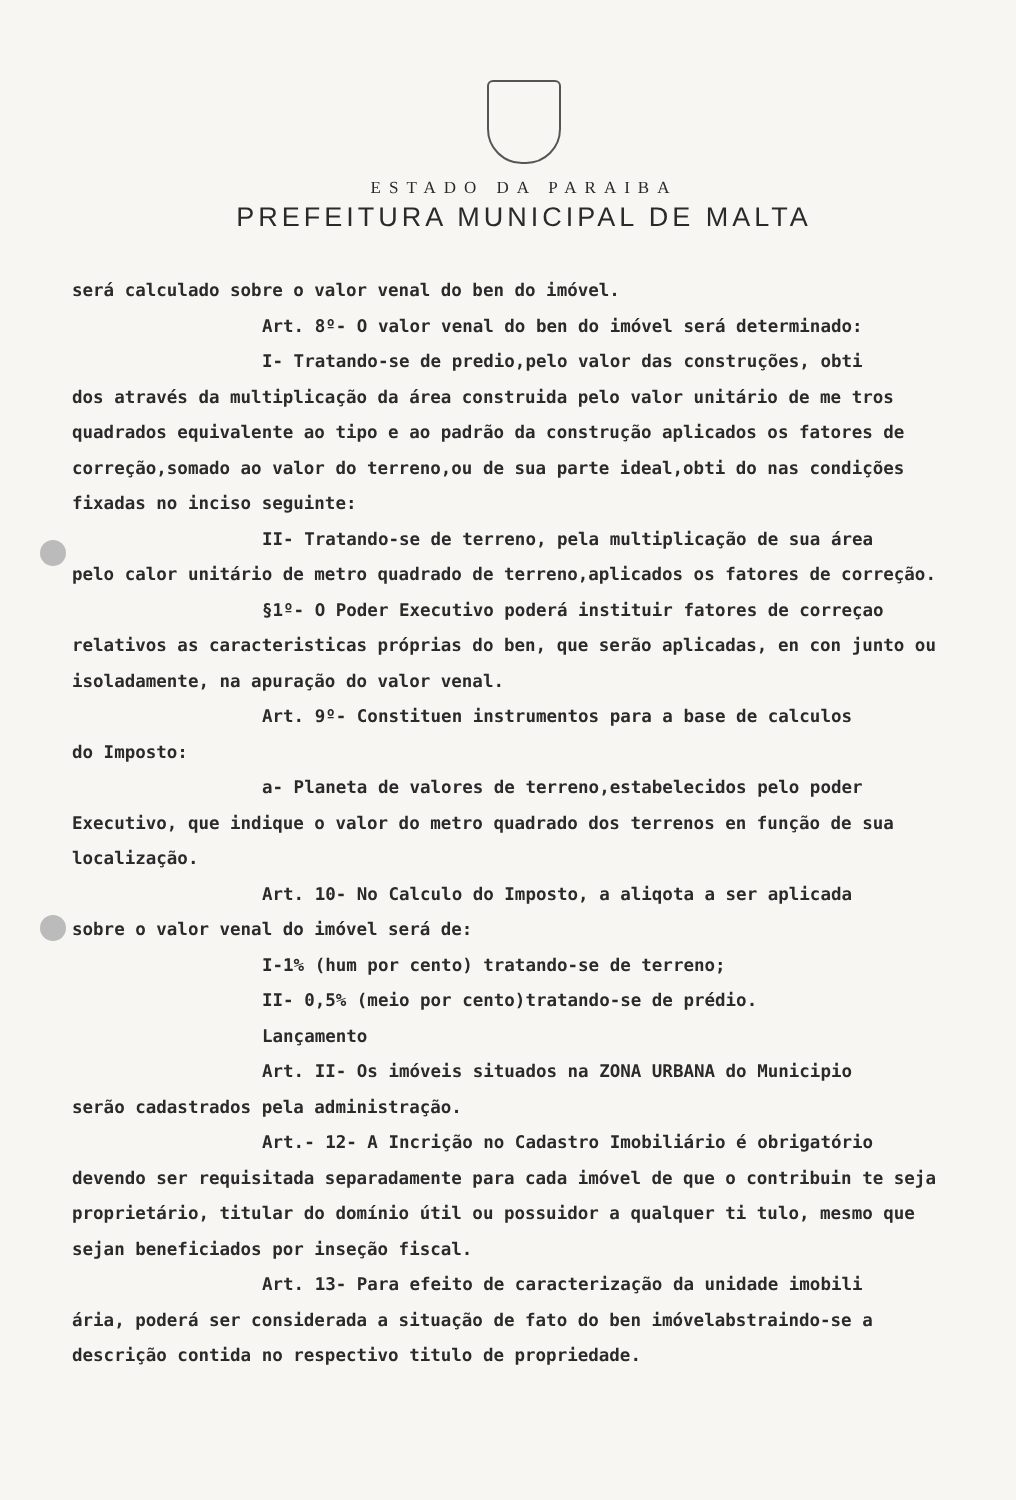ESTADO DA PARAIBA
PREFEITURA MUNICIPAL DE MALTA
será calculado sobre o valor venal do ben do imóvel.
Art. 8º- O valor venal do ben do imóvel será determinado:
I- Tratando-se de predio,pelo valor das construções, obti
dos através da multiplicação da área construida pelo valor unitário de me tros quadrados equivalente ao tipo e ao padrão da construção aplicados os fatores de correção,somado ao valor do terreno,ou de sua parte ideal,obti do nas condições fixadas no inciso seguinte:
II- Tratando-se de terreno, pela multiplicação de sua área
pelo calor unitário de metro quadrado de terreno,aplicados os fatores de correção.
§1º- O Poder Executivo poderá instituir fatores de correçao
relativos as caracteristicas próprias do ben, que serão aplicadas, en con junto ou isoladamente, na apuração do valor venal.
Art. 9º- Constituen instrumentos para a base de calculos
do Imposto:
a- Planeta de valores de terreno,estabelecidos pelo poder
Executivo, que indique o valor do metro quadrado dos terrenos en função de sua localização.
Art. 10- No Calculo do Imposto, a aliqota a ser aplicada
sobre o valor venal do imóvel será de:
I-1% (hum por cento) tratando-se de terreno;
II- 0,5% (meio por cento)tratando-se de prédio.
Lançamento
Art. II- Os imóveis situados na ZONA URBANA do Municipio
serão cadastrados pela administração.
Art.- 12- A Incrição no Cadastro Imobiliário é obrigatório
devendo ser requisitada separadamente para cada imóvel de que o contribuin te seja proprietário, titular do domínio útil ou possuidor a qualquer ti tulo, mesmo que sejan beneficiados por inseção fiscal.
Art. 13- Para efeito de caracterização da unidade imobili
ária, poderá ser considerada a situação de fato do ben imóvelabstraindo-se a descrição contida no respectivo titulo de propriedade.